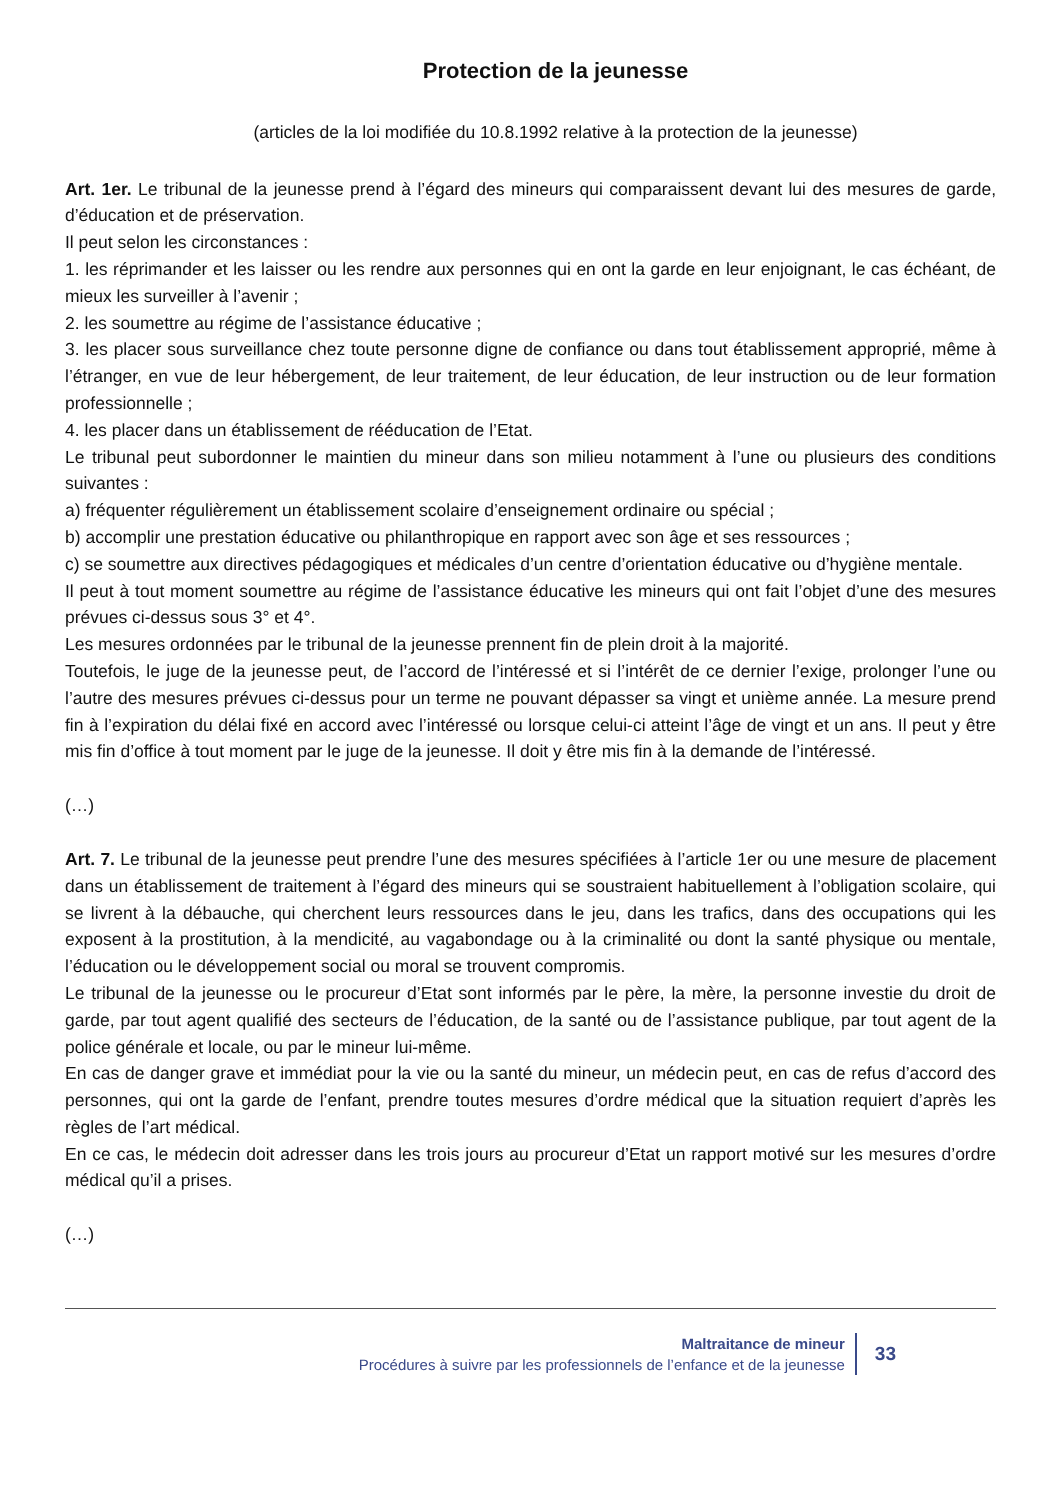Protection de la jeunesse
(articles de la loi modifiée du 10.8.1992 relative à la protection de la jeunesse)
Art. 1er. Le tribunal de la jeunesse prend à l’égard des mineurs qui comparaissent devant lui des mesures de garde, d’éducation et de préservation.
Il peut selon les circonstances :
1. les réprimander et les laisser ou les rendre aux personnes qui en ont la garde en leur enjoignant, le cas échéant, de mieux les surveiller à l’avenir ;
2. les soumettre au régime de l’assistance éducative ;
3. les placer sous surveillance chez toute personne digne de confiance ou dans tout établissement approprié, même à l’étranger, en vue de leur hébergement, de leur traitement, de leur éducation, de leur instruction ou de leur formation professionnelle ;
4. les placer dans un établissement de rééducation de l’Etat.
Le tribunal peut subordonner le maintien du mineur dans son milieu notamment à l’une ou plusieurs des conditions suivantes :
a) fréquenter régulièrement un établissement scolaire d’enseignement ordinaire ou spécial ;
b) accomplir une prestation éducative ou philanthropique en rapport avec son âge et ses ressources ;
c) se soumettre aux directives pédagogiques et médicales d’un centre d’orientation éducative ou d’hygiène mentale.
Il peut à tout moment soumettre au régime de l’assistance éducative les mineurs qui ont fait l’objet d’une des mesures prévues ci-dessus sous 3° et 4°.
Les mesures ordonnées par le tribunal de la jeunesse prennent fin de plein droit à la majorité.
Toutefois, le juge de la jeunesse peut, de l’accord de l’intéressé et si l’intérêt de ce dernier l’exige, prolonger l’une ou l’autre des mesures prévues ci-dessus pour un terme ne pouvant dépasser sa vingt et unième année. La mesure prend fin à l’expiration du délai fixé en accord avec l’intéressé ou lorsque celui-ci atteint l’âge de vingt et un ans. Il peut y être mis fin d’office à tout moment par le juge de la jeunesse. Il doit y être mis fin à la demande de l’intéressé.
(…)
Art. 7. Le tribunal de la jeunesse peut prendre l’une des mesures spécifiées à l’article 1er ou une mesure de placement dans un établissement de traitement à l’égard des mineurs qui se soustraient habituellement à l’obligation scolaire, qui se livrent à la débauche, qui cherchent leurs ressources dans le jeu, dans les trafics, dans des occupations qui les exposent à la prostitution, à la mendicité, au vagabondage ou à la criminalité ou dont la santé physique ou mentale, l’éducation ou le développement social ou moral se trouvent compromis.
Le tribunal de la jeunesse ou le procureur d’Etat sont informés par le père, la mère, la personne investie du droit de garde, par tout agent qualifié des secteurs de l’éducation, de la santé ou de l’assistance publique, par tout agent de la police générale et locale, ou par le mineur lui-même.
En cas de danger grave et immédiat pour la vie ou la santé du mineur, un médecin peut, en cas de refus d’accord des personnes, qui ont la garde de l’enfant, prendre toutes mesures d’ordre médical que la situation requiert d’après les règles de l’art médical.
En ce cas, le médecin doit adresser dans les trois jours au procureur d’Etat un rapport motivé sur les mesures d’ordre médical qu’il a prises.
(…)
Maltraitance de mineur
Procédures à suivre par les professionnels de l’enfance et de la jeunesse
33